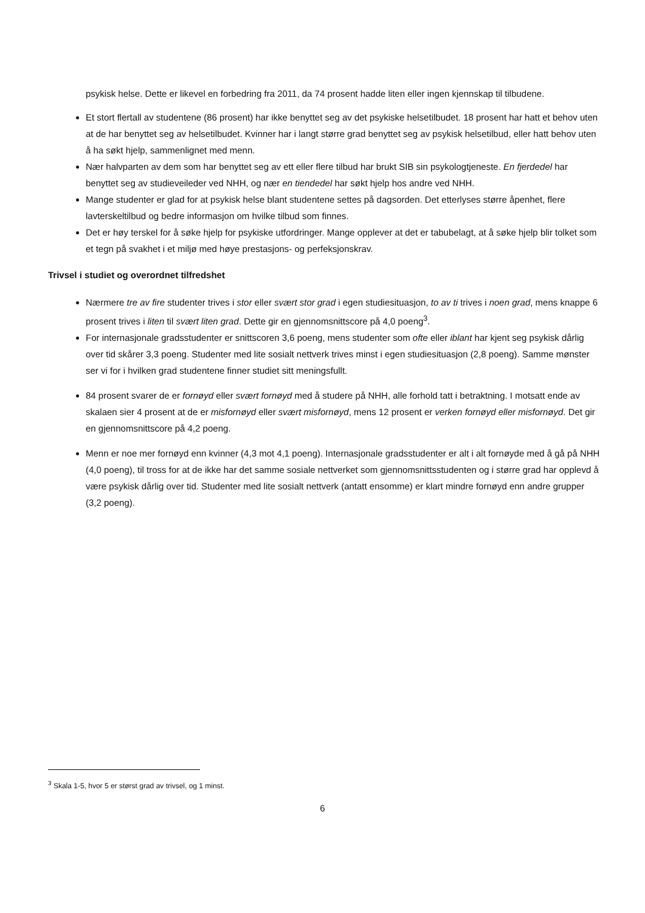psykisk helse. Dette er likevel en forbedring fra 2011, da 74 prosent hadde liten eller ingen kjennskap til tilbudene.
Et stort flertall av studentene (86 prosent) har ikke benyttet seg av det psykiske helsetilbudet. 18 prosent har hatt et behov uten at de har benyttet seg av helsetilbudet. Kvinner har i langt større grad benyttet seg av psykisk helsetilbud, eller hatt behov uten å ha søkt hjelp, sammenlignet med menn.
Nær halvparten av dem som har benyttet seg av ett eller flere tilbud har brukt SIB sin psykologtjeneste. En fjerdedel har benyttet seg av studieveileder ved NHH, og nær en tiendedel har søkt hjelp hos andre ved NHH.
Mange studenter er glad for at psykisk helse blant studentene settes på dagsorden. Det etterlyses større åpenhet, flere lavterskeltilbud og bedre informasjon om hvilke tilbud som finnes.
Det er høy terskel for å søke hjelp for psykiske utfordringer. Mange opplever at det er tabubelagt, at å søke hjelp blir tolket som et tegn på svakhet i et miljø med høye prestasjons- og perfeksjonskrav.
Trivsel i studiet og overordnet tilfredshet
Nærmere tre av fire studenter trives i stor eller svært stor grad i egen studiesituasjon, to av ti trives i noen grad, mens knappe 6 prosent trives i liten til svært liten grad. Dette gir en gjennomsnittscore på 4,0 poeng<sup>3</sup>.
For internasjonale gradsstudenter er snittscoren 3,6 poeng, mens studenter som ofte eller iblant har kjent seg psykisk dårlig over tid skårer 3,3 poeng. Studenter med lite sosialt nettverk trives minst i egen studiesituasjon (2,8 poeng). Samme mønster ser vi for i hvilken grad studentene finner studiet sitt meningsfullt.
84 prosent svarer de er fornøyd eller svært fornøyd med å studere på NHH, alle forhold tatt i betraktning. I motsatt ende av skalaen sier 4 prosent at de er misfornøyd eller svært misfornøyd, mens 12 prosent er verken fornøyd eller misfornøyd. Det gir en gjennomsnittscore på 4,2 poeng.
Menn er noe mer fornøyd enn kvinner (4,3 mot 4,1 poeng). Internasjonale gradsstudenter er alt i alt fornøyde med å gå på NHH (4,0 poeng), til tross for at de ikke har det samme sosiale nettverket som gjennomsnittsstudenten og i større grad har opplevd å være psykisk dårlig over tid. Studenter med lite sosialt nettverk (antatt ensomme) er klart mindre fornøyd enn andre grupper (3,2 poeng).
<sup>3</sup> Skala 1-5, hvor 5 er størst grad av trivsel, og 1 minst.
6